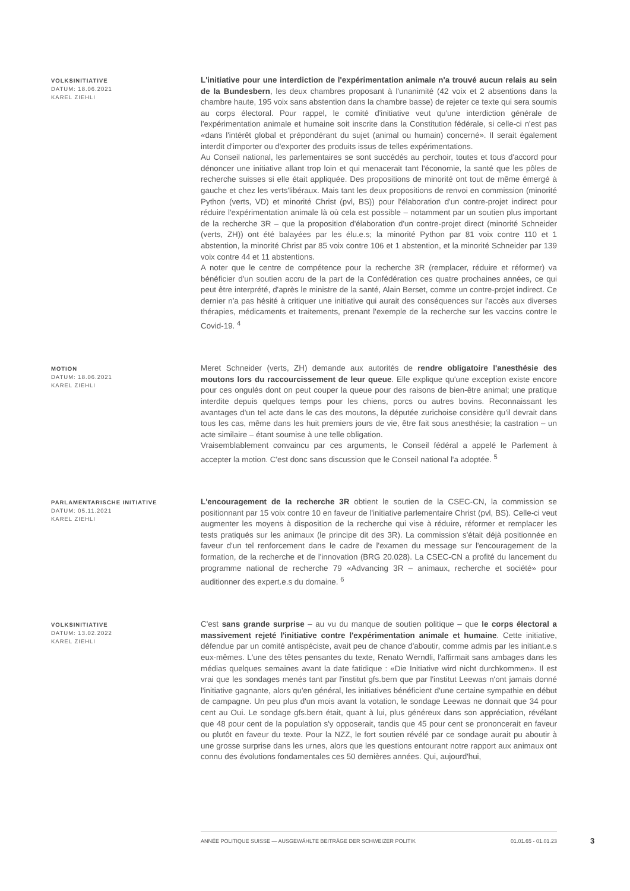VOLKSINITIATIVE
DATUM: 18.06.2021
KAREL ZIEHLI
L'initiative pour une interdiction de l'expérimentation animale n'a trouvé aucun relais au sein de la Bundesbern, les deux chambres proposant à l'unanimité (42 voix et 2 absentions dans la chambre haute, 195 voix sans abstention dans la chambre basse) de rejeter ce texte qui sera soumis au corps électoral. Pour rappel, le comité d'initiative veut qu'une interdiction générale de l'expérimentation animale et humaine soit inscrite dans la Constitution fédérale, si celle-ci n'est pas «dans l'intérêt global et prépondérant du sujet (animal ou humain) concerné». Il serait également interdit d'importer ou d'exporter des produits issus de telles expérimentations.
Au Conseil national, les parlementaires se sont succédés au perchoir, toutes et tous d'accord pour dénoncer une initiative allant trop loin et qui menacerait tant l'économie, la santé que les pôles de recherche suisses si elle était appliquée. Des propositions de minorité ont tout de même émergé à gauche et chez les verts'libéraux. Mais tant les deux propositions de renvoi en commission (minorité Python (verts, VD) et minorité Christ (pvl, BS)) pour l'élaboration d'un contre-projet indirect pour réduire l'expérimentation animale là où cela est possible – notamment par un soutien plus important de la recherche 3R – que la proposition d'élaboration d'un contre-projet direct (minorité Schneider (verts, ZH)) ont été balayées par les élu.e.s; la minorité Python par 81 voix contre 110 et 1 abstention, la minorité Christ par 85 voix contre 106 et 1 abstention, et la minorité Schneider par 139 voix contre 44 et 11 abstentions.
A noter que le centre de compétence pour la recherche 3R (remplacer, réduire et réformer) va bénéficier d'un soutien accru de la part de la Confédération ces quatre prochaines années, ce qui peut être interprété, d'après le ministre de la santé, Alain Berset, comme un contre-projet indirect. Ce dernier n'a pas hésité à critiquer une initiative qui aurait des conséquences sur l'accès aux diverses thérapies, médicaments et traitements, prenant l'exemple de la recherche sur les vaccins contre le Covid-19. <sup>4</sup>
MOTION
DATUM: 18.06.2021
KAREL ZIEHLI
Meret Schneider (verts, ZH) demande aux autorités de rendre obligatoire l'anesthésie des moutons lors du raccourcissement de leur queue. Elle explique qu'une exception existe encore pour ces ongulés dont on peut couper la queue pour des raisons de bien-être animal; une pratique interdite depuis quelques temps pour les chiens, porcs ou autres bovins. Reconnaissant les avantages d'un tel acte dans le cas des moutons, la députée zurichoise considère qu'il devrait dans tous les cas, même dans les huit premiers jours de vie, être fait sous anesthésie; la castration – un acte similaire – étant soumise à une telle obligation.
Vraisemblablement convaincu par ces arguments, le Conseil fédéral a appelé le Parlement à accepter la motion. C'est donc sans discussion que le Conseil national l'a adoptée. <sup>5</sup>
PARLAMENTARISCHE INITIATIVE
DATUM: 05.11.2021
KAREL ZIEHLI
L'encouragement de la recherche 3R obtient le soutien de la CSEC-CN, la commission se positionnant par 15 voix contre 10 en faveur de l'initiative parlementaire Christ (pvl, BS). Celle-ci veut augmenter les moyens à disposition de la recherche qui vise à réduire, réformer et remplacer les tests pratiqués sur les animaux (le principe dit des 3R). La commission s'était déjà positionnée en faveur d'un tel renforcement dans le cadre de l'examen du message sur l'encouragement de la formation, de la recherche et de l'innovation (BRG 20.028). La CSEC-CN a profité du lancement du programme national de recherche 79 «Advancing 3R – animaux, recherche et société» pour auditionner des expert.e.s du domaine. <sup>6</sup>
VOLKSINITIATIVE
DATUM: 13.02.2022
KAREL ZIEHLI
C'est sans grande surprise – au vu du manque de soutien politique – que le corps électoral a massivement rejeté l'initiative contre l'expérimentation animale et humaine. Cette initiative, défendue par un comité antispéciste, avait peu de chance d'aboutir, comme admis par les initiant.e.s eux-mêmes. L'une des têtes pensantes du texte, Renato Werndli, l'affirmait sans ambages dans les médias quelques semaines avant la date fatidique : «Die Initiative wird nicht durchkommen». Il est vrai que les sondages menés tant par l'institut gfs.bern que par l'institut Leewas n'ont jamais donné l'initiative gagnante, alors qu'en général, les initiatives bénéficient d'une certaine sympathie en début de campagne. Un peu plus d'un mois avant la votation, le sondage Leewas ne donnait que 34 pour cent au Oui. Le sondage gfs.bern était, quant à lui, plus généreux dans son appréciation, révélant que 48 pour cent de la population s'y opposerait, tandis que 45 pour cent se prononcerait en faveur ou plutôt en faveur du texte. Pour la NZZ, le fort soutien révélé par ce sondage aurait pu aboutir à une grosse surprise dans les urnes, alors que les questions entourant notre rapport aux animaux ont connu des évolutions fondamentales ces 50 dernières années. Qui, aujourd'hui,
ANNÉE POLITIQUE SUISSE — AUSGEWÄHLTE BEITRÄGE DER SCHWEIZER POLITIK 01.01.65 - 01.01.23
3